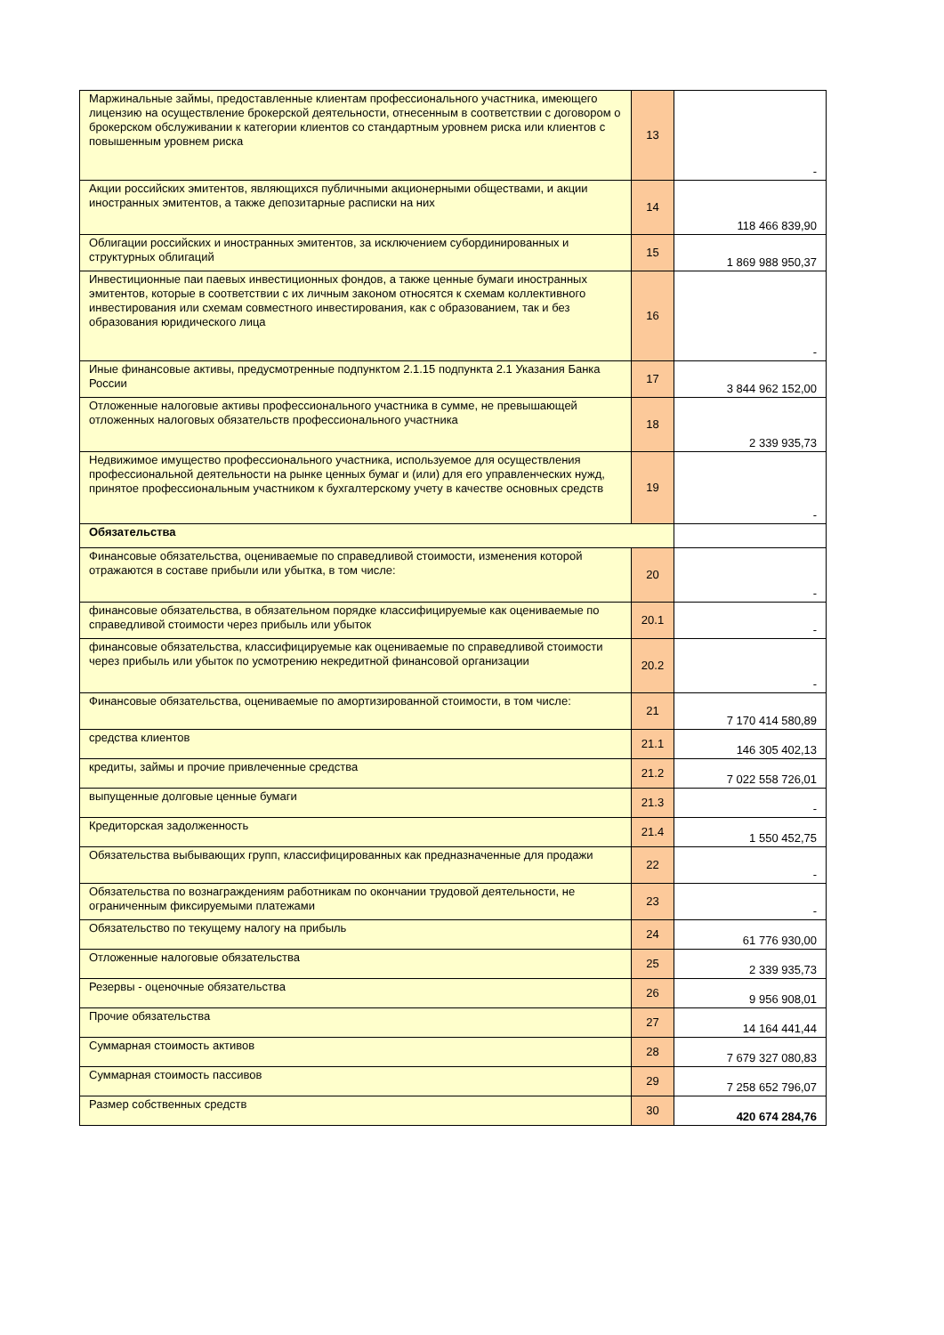| Маржинальные займы, предоставленные клиентам профессионального участника, имеющего лицензию на осуществление брокерской деятельности, отнесенным в соответствии с договором о брокерском обслуживании к категории клиентов со стандартным уровнем риска или клиентов с повышенным уровнем риска | 13 | - |
| Акции российских эмитентов, являющихся публичными акционерными обществами, и акции иностранных эмитентов, а также депозитарные расписки на них | 14 | 118 466 839,90 |
| Облигации российских и иностранных эмитентов, за исключением субординированных и структурных облигаций | 15 | 1 869 988 950,37 |
| Инвестиционные паи паевых инвестиционных фондов, а также ценные бумаги иностранных эмитентов, которые в соответствии с их личным законом относятся к схемам коллективного инвестирования или схемам совместного инвестирования, как с образованием, так и без образования юридического лица | 16 | - |
| Иные финансовые активы, предусмотренные подпунктом 2.1.15 подпункта 2.1 Указания Банка России | 17 | 3 844 962 152,00 |
| Отложенные налоговые активы профессионального участника в сумме, не превышающей отложенных налоговых обязательств профессионального участника | 18 | 2 339 935,73 |
| Недвижимое имущество профессионального участника, используемое для осуществления профессиональной деятельности на рынке ценных бумаг и (или) для его управленческих нужд, принятое профессиональным участником к бухгалтерскому учету в качестве основных средств | 19 | - |
| Обязательства | | |
| Финансовые обязательства, оцениваемые по справедливой стоимости, изменения которой отражаются в составе прибыли или убытка, в том числе: | 20 | - |
| финансовые обязательства, в обязательном порядке классифицируемые как оцениваемые по справедливой стоимости через прибыль или убыток | 20.1 | - |
| финансовые обязательства, классифицируемые как оцениваемые по справедливой стоимости через прибыль или убыток по усмотрению некредитной финансовой организации | 20.2 | - |
| Финансовые обязательства, оцениваемые по амортизированной стоимости, в том числе: | 21 | 7 170 414 580,89 |
| средства клиентов | 21.1 | 146 305 402,13 |
| кредиты, займы и прочие привлеченные средства | 21.2 | 7 022 558 726,01 |
| выпущенные долговые ценные бумаги | 21.3 | - |
| Кредиторская задолженность | 21.4 | 1 550 452,75 |
| Обязательства выбывающих групп, классифицированных как предназначенные для продажи | 22 | - |
| Обязательства по вознаграждениям работникам по окончании трудовой деятельности, не ограниченным фиксируемыми платежами | 23 | - |
| Обязательство по текущему налогу на прибыль | 24 | 61 776 930,00 |
| Отложенные налоговые обязательства | 25 | 2 339 935,73 |
| Резервы - оценочные обязательства | 26 | 9 956 908,01 |
| Прочие обязательства | 27 | 14 164 441,44 |
| Суммарная стоимость активов | 28 | 7 679 327 080,83 |
| Суммарная стоимость пассивов | 29 | 7 258 652 796,07 |
| Размер собственных средств | 30 | 420 674 284,76 |